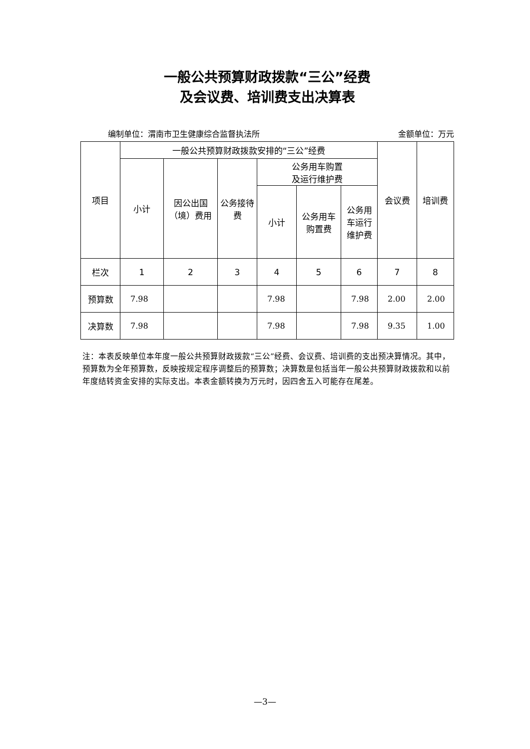一般公共预算财政拨款“三公”经费
及会议费、培训费支出决算表
编制单位：渭南市卫生健康综合监督执法所 金额单位：万元
| 项目 | 一般公共预算财政拨款安排的“三公”经费 | | | | | | 会议费 | 培训费 |
| --- | --- | --- | --- | --- | --- | --- | --- | --- |
| | 小计 | 因公出国 （境）费用 | 公务接待 费 | 公务用车购置 及运行维护费 | | | | |
| | | | | 小计 | 公务用车 购置费 | 公务用 车运行 维护费 | | |
| 栏次 | 1 | 2 | 3 | 4 | 5 | 6 | 7 | 8 |
| 预算数 | 7.98 | | | 7.98 | | 7.98 | 2.00 | 2.00 |
| 决算数 | 7.98 | | | 7.98 | | 7.98 | 9.35 | 1.00 |
注：本表反映单位本年度一般公共预算财政拨款“三公”经费、会议费、培训费的支出预决算情况。其中，预算数为全年预算数，反映按规定程序调整后的预算数；决算数是包括当年一般公共预算财政拨款和以前年度结转资金安排的实际支出。本表金额转换为万元时，因四舍五入可能存在尾差。
—3—